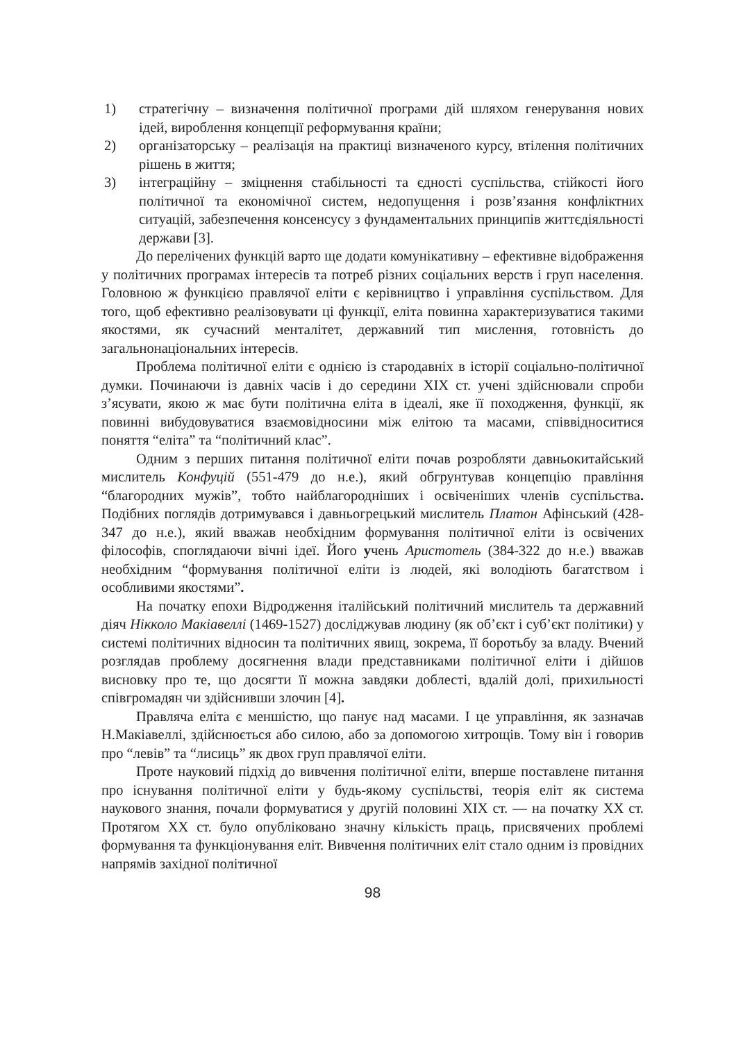1) стратегічну – визначення політичної програми дій шляхом генерування нових ідей, вироблення концепції реформування країни;
2) організаторську – реалізація на практиці визначеного курсу, втілення політичних рішень в життя;
3) інтеграційну – зміцнення стабільності та єдності суспільства, стійкості його політичної та економічної систем, недопущення і розв’язання конфліктних ситуацій, забезпечення консенсусу з фундаментальних принципів життєдіяльності держави [3].
До перелічених функцій варто ще додати комунікативну – ефективне відображення у політичних програмах інтересів та потреб різних соціальних верств і груп населення. Головною ж функцією правлячої еліти є керівництво і управління суспільством. Для того, щоб ефективно реалізовувати ці функції, еліта повинна характеризуватися такими якостями, як сучасний менталітет, державний тип мислення, готовність до загальнонаціональних інтересів.
Проблема політичної еліти є однією із стародавніх в історії соціально-політичної думки. Починаючи із давніх часів і до середини XIX ст. учені здійснювали спроби з’ясувати, якою ж має бути політична еліта в ідеалі, яке її походження, функції, як повинні вибудовуватися взаємовідносини між елітою та масами, співвідноситися поняття “еліта” та “політичний клас”.
Одним з перших питання політичної еліти почав розробляти давньокитайський мислитель Конфуцій (551-479 до н.е.), який обгрунтував концепцію правління “благородних мужів”, тобто найблагородніших і освіченіших членів суспільства. Подібних поглядів дотримувався і давньогрецький мислитель Платон Афінський (428-347 до н.е.), який вважав необхідним формування політичної еліти із освічених філософів, споглядаючи вічні ідеї. Його учень Аристотель (384-322 до н.е.) вважав необхідним “формування політичної еліти із людей, які володіють багатством і особливими якостями”.
На початку епохи Відродження італійський політичний мислитель та державний діяч Нікколо Макіавеллі (1469-1527) досліджував людину (як об’єкт і суб’єкт політики) у системі політичних відносин та політичних явищ, зокрема, її боротьбу за владу. Вчений розглядав проблему досягнення влади представниками політичної еліти і дійшов висновку про те, що досягти її можна завдяки доблесті, вдалій долі, прихильності співгромадян чи здійснивши злочин [4].
Правляча еліта є меншістю, що панує над масами. І це управління, як зазначав Н.Макіавеллі, здійснюється або силою, або за допомогою хитрощів. Тому він і говорив про “левів” та “лисиць” як двох груп правлячої еліти.
Проте науковий підхід до вивчення політичної еліти, вперше поставлене питання про існування політичної еліти у будь-якому суспільстві, теорія еліт як система наукового знання, почали формуватися у другій половині XIX ст. — на початку XX ст. Протягом XX ст. було опубліковано значну кількість праць, присвячених проблемі формування та функціонування еліт. Вивчення політичних еліт стало одним із провідних напрямів західної політичної
98